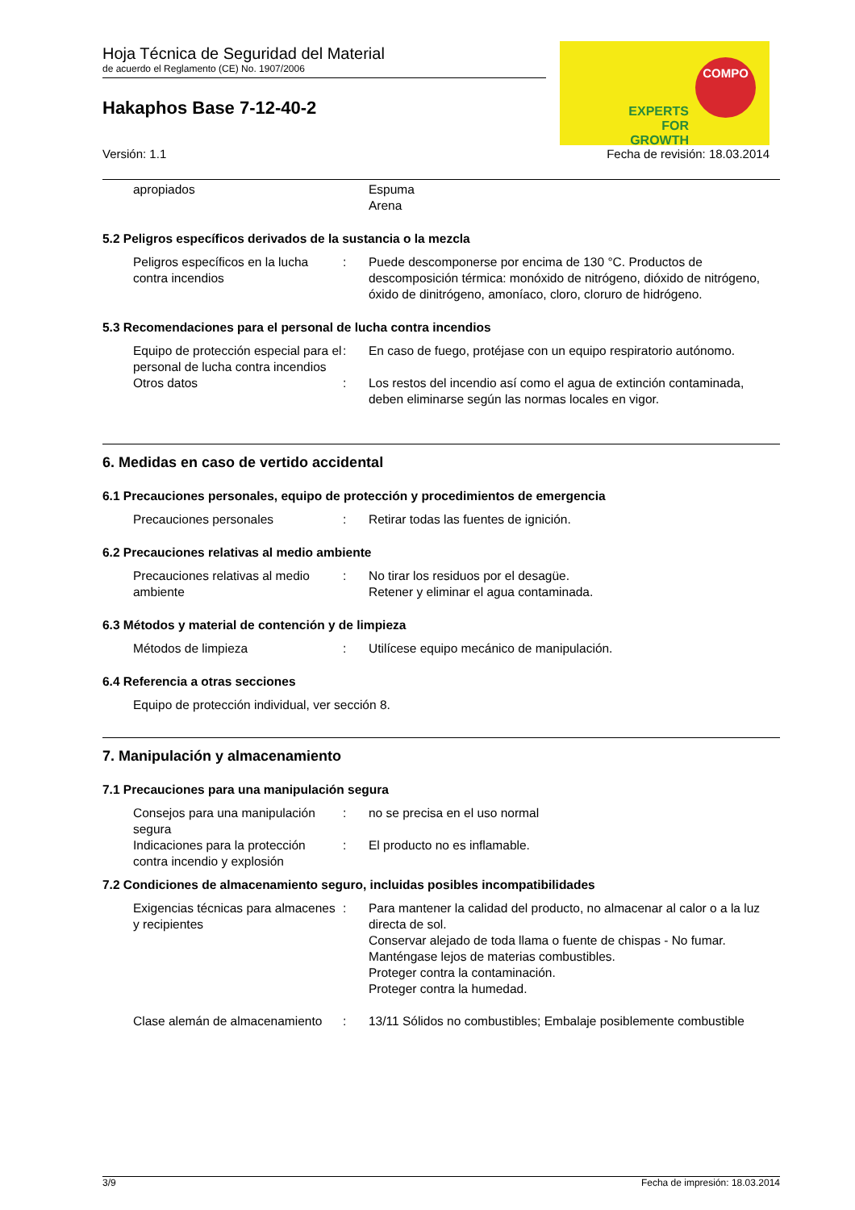Hoja Técnica de Seguridad del Material
de acuerdo el Reglamento (CE) No. 1907/2006
Hakaphos Base 7-12-40-2
COMPO
EXPERTS
FOR GROWTH
Versión: 1.1 Fecha de revisión: 18.03.2014
apropiados Espuma
Arena
5.2 Peligros específicos derivados de la sustancia o la mezcla
Peligros específicos en la lucha contra incendios
: Puede descomponerse por encima de 130 °C. Productos de descomposición térmica: monóxido de nitrógeno, dióxido de nitrógeno, óxido de dinitrógeno, amoníaco, cloro, cloruro de hidrógeno.
5.3 Recomendaciones para el personal de lucha contra incendios
Equipo de protección especial para el personal de lucha contra incendios
: En caso de fuego, protéjase con un equipo respiratorio autónomo.
Otros datos : Los restos del incendio así como el agua de extinción contaminada, deben eliminarse según las normas locales en vigor.
6. Medidas en caso de vertido accidental
6.1 Precauciones personales, equipo de protección y procedimientos de emergencia
Precauciones personales : Retirar todas las fuentes de ignición.
6.2 Precauciones relativas al medio ambiente
Precauciones relativas al medio ambiente
: No tirar los residuos por el desagüe.
Retener y eliminar el agua contaminada.
6.3 Métodos y material de contención y de limpieza
Métodos de limpieza : Utilícese equipo mecánico de manipulación.
6.4 Referencia a otras secciones
Equipo de protección individual, ver sección 8.
7. Manipulación y almacenamiento
7.1 Precauciones para una manipulación segura
Consejos para una manipulación segura
: no se precisa en el uso normal
Indicaciones para la protección contra incendio y explosión
: El producto no es inflamable.
7.2 Condiciones de almacenamiento seguro, incluidas posibles incompatibilidades
Exigencias técnicas para almacenes y recipientes
: Para mantener la calidad del producto, no almacenar al calor o a la luz directa de sol.
Conservar alejado de toda llama o fuente de chispas - No fumar.
Manténgase lejos de materias combustibles.
Proteger contra la contaminación.
Proteger contra la humedad.
Clase alemán de almacenamiento
: 13/11 Sólidos no combustibles; Embalaje posiblemente combustible
3/9 Fecha de impresión: 18.03.2014